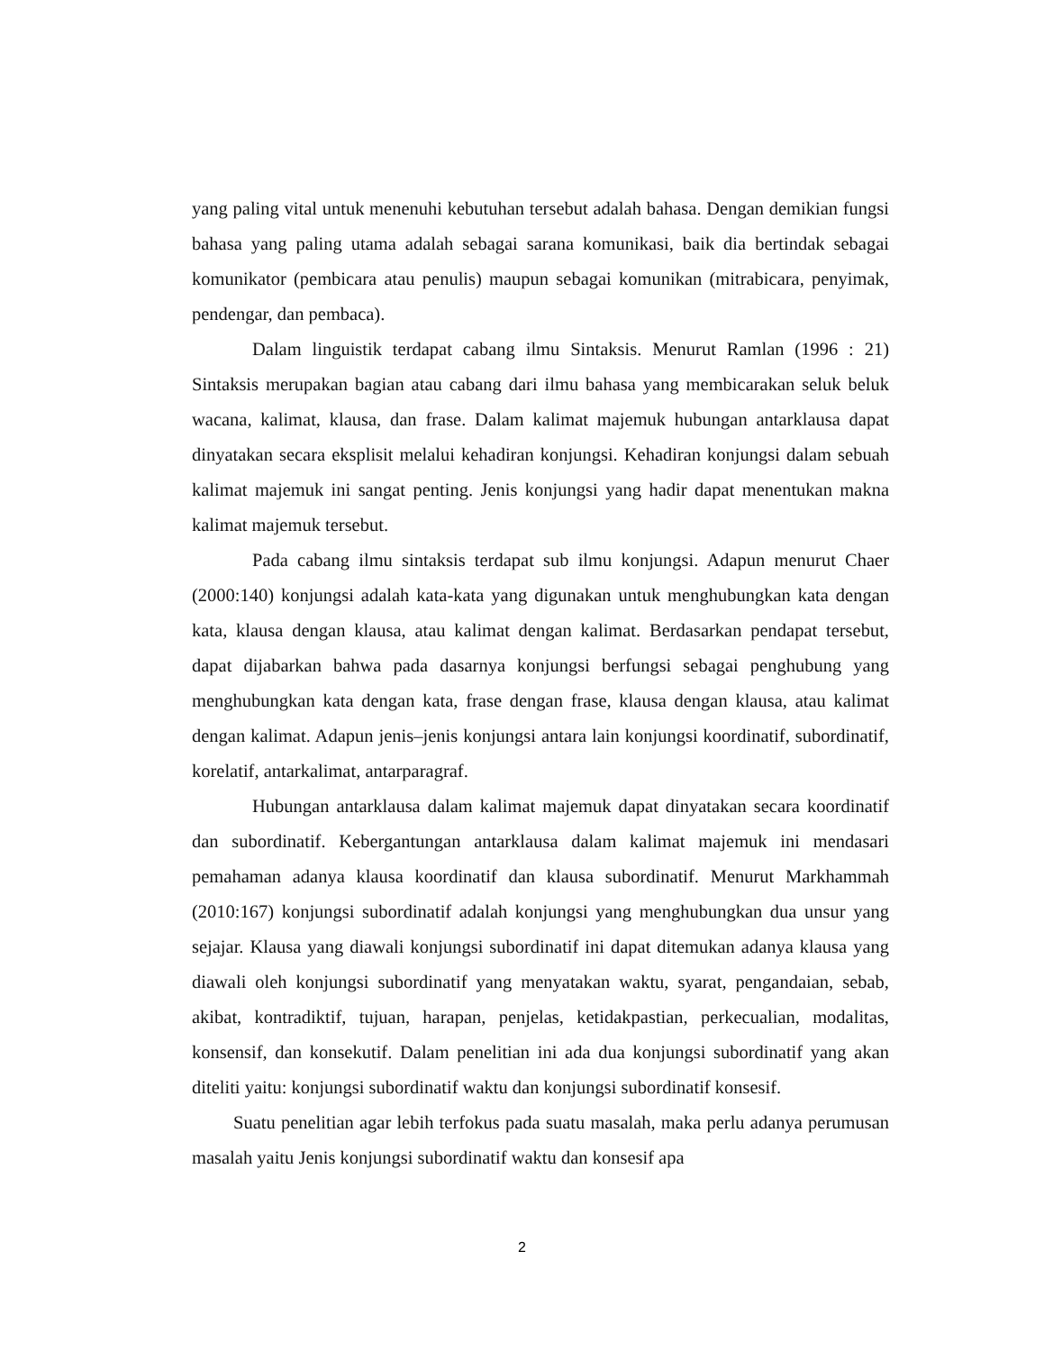yang paling vital untuk menenuhi kebutuhan tersebut adalah bahasa. Dengan demikian fungsi bahasa yang paling utama adalah sebagai sarana komunikasi, baik dia bertindak sebagai komunikator (pembicara atau penulis) maupun sebagai komunikan (mitrabicara, penyimak, pendengar, dan pembaca).
Dalam linguistik terdapat cabang ilmu Sintaksis. Menurut Ramlan (1996 : 21) Sintaksis merupakan bagian atau cabang dari ilmu bahasa yang membicarakan seluk beluk wacana, kalimat, klausa, dan frase. Dalam kalimat majemuk hubungan antarklausa dapat dinyatakan secara eksplisit melalui kehadiran konjungsi. Kehadiran konjungsi dalam sebuah kalimat majemuk ini sangat penting. Jenis konjungsi yang hadir dapat menentukan makna kalimat majemuk tersebut.
Pada cabang ilmu sintaksis terdapat sub ilmu konjungsi. Adapun menurut Chaer (2000:140) konjungsi adalah kata-kata yang digunakan untuk menghubungkan kata dengan kata, klausa dengan klausa, atau kalimat dengan kalimat. Berdasarkan pendapat tersebut, dapat dijabarkan bahwa pada dasarnya konjungsi berfungsi sebagai penghubung yang menghubungkan kata dengan kata, frase dengan frase, klausa dengan klausa, atau kalimat dengan kalimat. Adapun jenis–jenis konjungsi antara lain konjungsi koordinatif, subordinatif, korelatif, antarkalimat, antarparagraf.
Hubungan antarklausa dalam kalimat majemuk dapat dinyatakan secara koordinatif dan subordinatif. Kebergantungan antarklausa dalam kalimat majemuk ini mendasari pemahaman adanya klausa koordinatif dan klausa subordinatif. Menurut Markhammah (2010:167) konjungsi subordinatif adalah konjungsi yang menghubungkan dua unsur yang sejajar. Klausa yang diawali konjungsi subordinatif ini dapat ditemukan adanya klausa yang diawali oleh konjungsi subordinatif yang menyatakan waktu, syarat, pengandaian, sebab, akibat, kontradiktif, tujuan, harapan, penjelas, ketidakpastian, perkecualian, modalitas, konsensif, dan konsekutif. Dalam penelitian ini ada dua konjungsi subordinatif yang akan diteliti yaitu: konjungsi subordinatif waktu dan konjungsi subordinatif konsesif.
Suatu penelitian agar lebih terfokus pada suatu masalah, maka perlu adanya perumusan masalah yaitu Jenis konjungsi subordinatif waktu dan konsesif apa
2